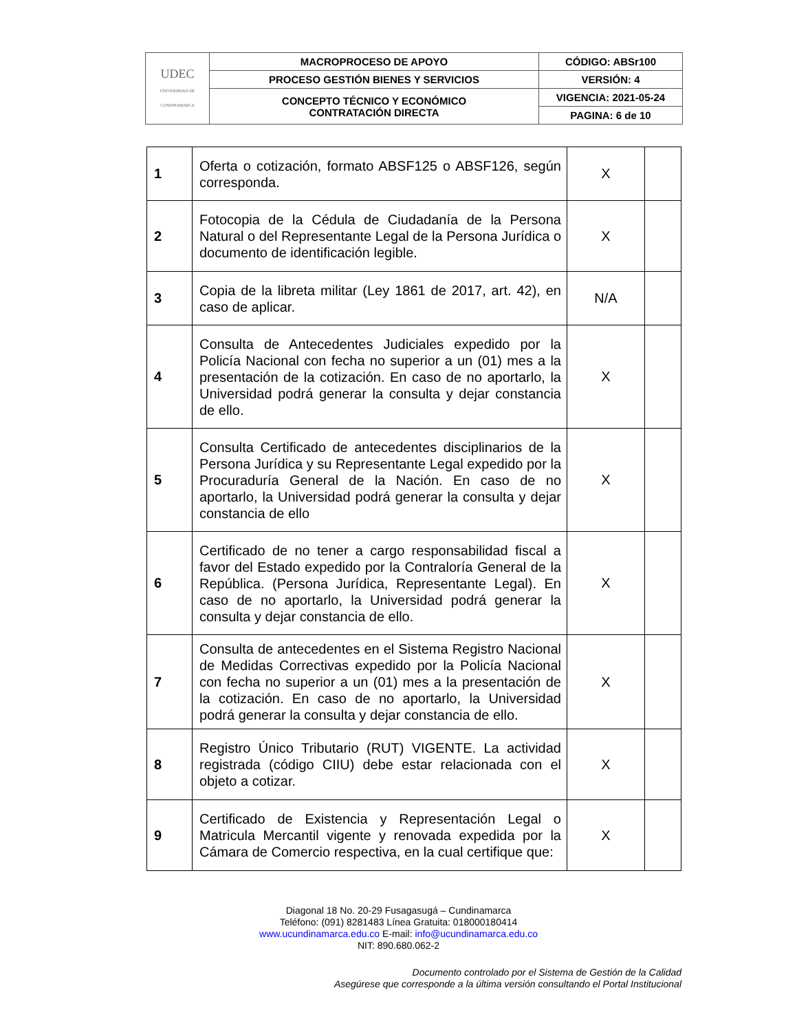| UDEC UNIVERSIDAD DE CUNDINAMARCA | MACROPROCESO DE APOYO | CÓDIGO: ABSr100 |
| | PROCESO GESTIÓN BIENES Y SERVICIOS | VERSIÓN: 4 |
| | CONCEPTO TÉCNICO Y ECONÓMICO CONTRATACIÓN DIRECTA | VIGENCIA: 2021-05-24 |
| | | PAGINA: 6 de 10 |
| 1 | Oferta o cotización, formato ABSF125 o ABSF126, según corresponda. | X | |
| 2 | Fotocopia de la Cédula de Ciudadanía de la Persona Natural o del Representante Legal de la Persona Jurídica o documento de identificación legible. | X | |
| 3 | Copia de la libreta militar (Ley 1861 de 2017, art. 42), en caso de aplicar. | N/A | |
| 4 | Consulta de Antecedentes Judiciales expedido por la Policía Nacional con fecha no superior a un (01) mes a la presentación de la cotización. En caso de no aportarlo, la Universidad podrá generar la consulta y dejar constancia de ello. | X | |
| 5 | Consulta Certificado de antecedentes disciplinarios de la Persona Jurídica y su Representante Legal expedido por la Procuraduría General de la Nación. En caso de no aportarlo, la Universidad podrá generar la consulta y dejar constancia de ello | X | |
| 6 | Certificado de no tener a cargo responsabilidad fiscal a favor del Estado expedido por la Contraloría General de la República. (Persona Jurídica, Representante Legal). En caso de no aportarlo, la Universidad podrá generar la consulta y dejar constancia de ello. | X | |
| 7 | Consulta de antecedentes en el Sistema Registro Nacional de Medidas Correctivas expedido por la Policía Nacional con fecha no superior a un (01) mes a la presentación de la cotización. En caso de no aportarlo, la Universidad podrá generar la consulta y dejar constancia de ello. | X | |
| 8 | Registro Único Tributario (RUT) VIGENTE. La actividad registrada (código CIIU) debe estar relacionada con el objeto a cotizar. | X | |
| 9 | Certificado de Existencia y Representación Legal o Matricula Mercantil vigente y renovada expedida por la Cámara de Comercio respectiva, en la cual certifique que: | X | |
Diagonal 18 No. 20-29 Fusagasugá – Cundinamarca
Teléfono: (091) 8281483 Línea Gratuita: 018000180414
www.ucundinamarca.edu.co E-mail: info@ucundinamarca.edu.co
NIT: 890.680.062-2
Documento controlado por el Sistema de Gestión de la Calidad
Asegúrese que corresponde a la última versión consultando el Portal Institucional